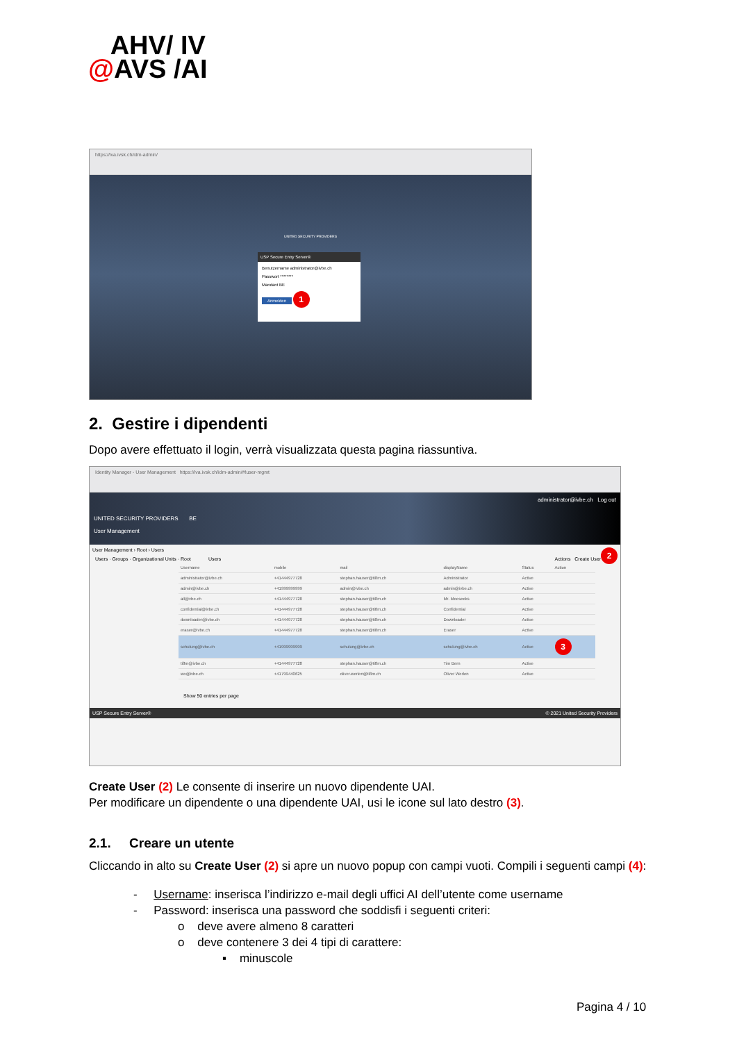AHV/ IV
@AVS /AI
https://iva.ivsk.ch/idm-admin/
UNITED SECURITY PROVIDERS
USP Secure Entry Server®
Benutzername administrator@ivbe.ch
Passwort ********
Mandant BE
Anmelden 1
2. Gestire i dipendenti
Dopo avere effettuato il login, verrà visualizzata questa pagina riassuntiva.
Identity Manager - User Management https://iva.ivsk.ch/idm-admin/#!user-mgmt
administrator@ivbe.ch Log out
UNITED SECURITY PROVIDERS BE
User Management
User Management › Root › Users 2
Users · Groups · Organizational Units · Root Users Actions Create User
| Username | mobile | mail | displayName | Status | Action |
| --- | --- | --- | --- | --- | --- |
| administrator@ivbe.ch | +41444977728 | stephan.hauser@ti8m.ch | Administrator | Active | |
| admin@ivbe.ch | +41999999999 | admin@ivbe.ch | admin@ivbe.ch | Active | |
| all@vbe.ch | +41444977728 | stephan.hauser@ti8m.ch | Mr. Meeseeks | Active | |
| confidential@ivbe.ch | +41444977728 | stephan.hauser@ti8m.ch | Confidential | Active | |
| downloader@ivbe.ch | +41444977728 | stephan.hauser@ti8m.ch | Downloader | Active | |
| eraser@ivbe.ch | +41444977728 | stephan.hauser@ti8m.ch | Eraser | Active | |
| schulung@ivbe.ch | +41999999999 | schulung@ivbe.ch | schulung@ivbe.ch | Active | 3 |
| ti8m@ivbe.ch | +41444977728 | stephan.hauser@ti8m.ch | Tim Bern | Active | |
| wo@ivbe.ch | +41799440625 | oliver.werlen@ti8m.ch | Oliver Werlen | Active | |
Show 50 entries per page
USP Secure Entry Server® © 2021 United Security Providers
Create User (2) Le consente di inserire un nuovo dipendente UAI.
Per modificare un dipendente o una dipendente UAI, usi le icone sul lato destro (3).
2.1. Creare un utente
Cliccando in alto su Create User (2) si apre un nuovo popup con campi vuoti. Compili i seguenti campi (4):
- Username: inserisca l’indirizzo e-mail degli uffici AI dell’utente come username
- Password: inserisca una password che soddisfi i seguenti criteri:
o deve avere almeno 8 caratteri
o deve contenere 3 dei 4 tipi di carattere:
▪ minuscole
Pagina 4 / 10